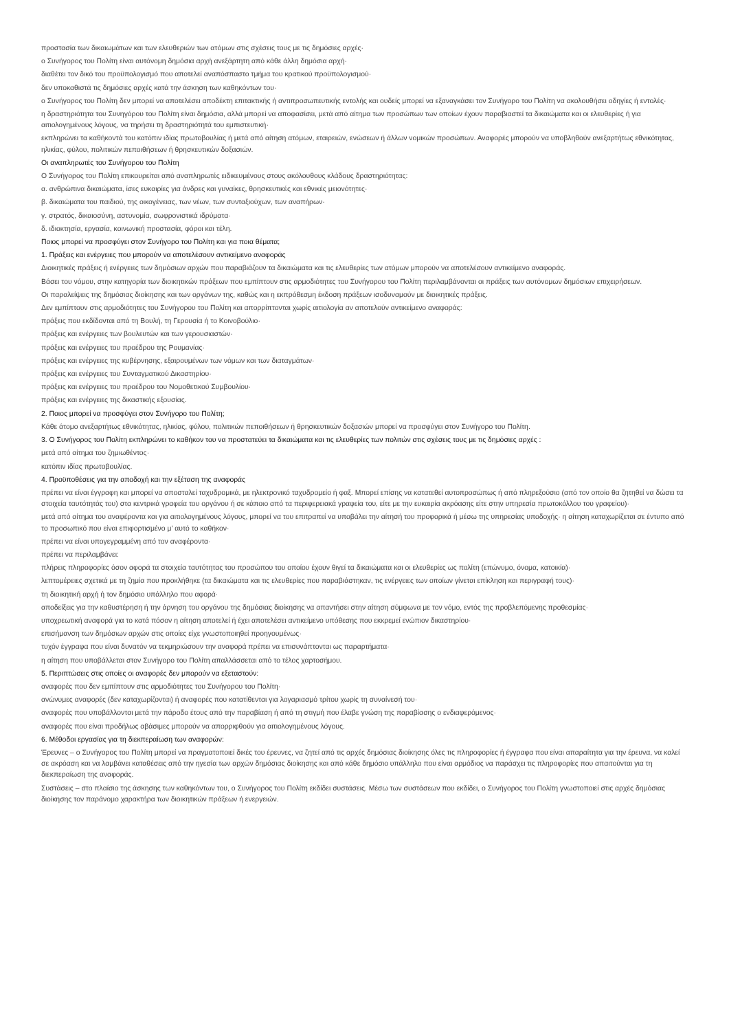προστασία των δικαιωμάτων και των ελευθεριών των ατόμων στις σχέσεις τους με τις δημόσιες αρχές·
ο Συνήγορος του Πολίτη είναι αυτόνομη δημόσια αρχή ανεξάρτητη από κάθε άλλη δημόσια αρχή·
διαθέτει τον δικό του προϋπολογισμό που αποτελεί αναπόσπαστο τμήμα του κρατικού προϋπολογισμού·
δεν υποκαθιστά τις δημόσιες αρχές κατά την άσκηση των καθηκόντων του·
ο Συνήγορος του Πολίτη δεν μπορεί να αποτελέσει αποδέκτη επιτακτικής ή αντιπροσωπευτικής εντολής και ουδείς μπορεί να εξαναγκάσει τον Συνήγορο του Πολίτη να ακολουθήσει οδηγίες ή εντολές·
η δραστηριότητα του Συνηγόρου του Πολίτη είναι δημόσια, αλλά μπορεί να αποφασίσει, μετά από αίτημα των προσώπων των οποίων έχουν παραβιαστεί τα δικαιώματα και οι ελευθερίες ή για αιτιολογημένους λόγους, να τηρήσει τη δραστηριότητά του εμπιστευτική·
εκπληρώνει τα καθήκοντά του κατόπιν ιδίας πρωτοβουλίας ή μετά από αίτηση ατόμων, εταιρειών, ενώσεων ή άλλων νομικών προσώπων. Αναφορές μπορούν να υποβληθούν ανεξαρτήτως εθνικότητας, ηλικίας, φύλου, πολιτικών πεποιθήσεων ή θρησκευτικών δοξασιών.
Οι αναπληρωτές του Συνήγορου του Πολίτη
Ο Συνήγορος του Πολίτη επικουρείται από αναπληρωτές ειδικευμένους στους ακόλουθους κλάδους δραστηριότητας:
α. ανθρώπινα δικαιώματα, ίσες ευκαιρίες για άνδρες και γυναίκες, θρησκευτικές και εθνικές μειονότητες·
β. δικαιώματα του παιδιού, της οικογένειας, των νέων, των συνταξιούχων, των αναπήρων·
γ. στρατός, δικαιοσύνη, αστυνομία, σωφρονιστικά ιδρύματα·
δ. ιδιοκτησία, εργασία, κοινωνική προστασία, φόροι και τέλη.
Ποιος μπορεί να προσφύγει στον Συνήγορο του Πολίτη και για ποια θέματα;
1. Πράξεις και ενέργειες που μπορούν να αποτελέσουν αντικείμενο αναφοράς
Διοικητικές πράξεις ή ενέργειες των δημόσιων αρχών που παραβιάζουν τα δικαιώματα και τις ελευθερίες των ατόμων μπορούν να αποτελέσουν αντικείμενο αναφοράς.
Βάσει του νόμου, στην κατηγορία των διοικητικών πράξεων που εμπίπτουν στις αρμοδιότητες του Συνήγορου του Πολίτη περιλαμβάνονται οι πράξεις των αυτόνομων δημόσιων επιχειρήσεων.
Οι παραλείψεις της δημόσιας διοίκησης και των οργάνων της, καθώς και η εκπρόθεσμη έκδοση πράξεων ισοδυναμούν με διοικητικές πράξεις.
Δεν εμπίπτουν στις αρμοδιότητες του Συνήγορου του Πολίτη και απορρίπτονται χωρίς αιτιολογία αν αποτελούν αντικείμενο αναφοράς:
πράξεις που εκδίδονται από τη Βουλή, τη Γερουσία ή το Κοινοβούλιο·
πράξεις και ενέργειες των βουλευτών και των γερουσιαστών·
πράξεις και ενέργειες του προέδρου της Ρουμανίας·
πράξεις και ενέργειες της κυβέρνησης, εξαιρουμένων των νόμων και των διαταγμάτων·
πράξεις και ενέργειες του Συνταγματικού Δικαστηρίου·
πράξεις και ενέργειες του προέδρου του Νομοθετικού Συμβουλίου·
πράξεις και ενέργειες της δικαστικής εξουσίας.
2. Ποιος μπορεί να προσφύγει στον Συνήγορο του Πολίτη;
Κάθε άτομο ανεξαρτήτως εθνικότητας, ηλικίας, φύλου, πολιτικών πεποιθήσεων ή θρησκευτικών δοξασιών μπορεί να προσφύγει στον Συνήγορο του Πολίτη.
3. Ο Συνήγορος του Πολίτη εκπληρώνει το καθήκον του να προστατεύει τα δικαιώματα και τις ελευθερίες των πολιτών στις σχέσεις τους με τις δημόσιες αρχές :
μετά από αίτημα του ζημιωθέντος·
κατόπιν ιδίας πρωτοβουλίας.
4. Προϋποθέσεις για την αποδοχή και την εξέταση της αναφοράς
πρέπει να είναι έγγραφη και μπορεί να αποσταλεί ταχυδρομικά, με ηλεκτρονικό ταχυδρομείο ή φαξ. Μπορεί επίσης να κατατεθεί αυτοπροσώπως ή από πληρεξούσιο (από τον οποίο θα ζητηθεί να δώσει τα στοιχεία ταυτότητάς του) στα κεντρικά γραφεία του οργάνου ή σε κάποιο από τα περιφερειακά γραφεία του, είτε με την ευκαιρία ακρόασης είτε στην υπηρεσία πρωτοκόλλου του γραφείου)·
μετά από αίτημα του αναφέροντα και για αιτιολογημένους λόγους, μπορεί να του επιτραπεί να υποβάλει την αίτησή του προφορικά ή μέσω της υπηρεσίας υποδοχής· η αίτηση καταχωρίζεται σε έντυπο από το προσωπικό που είναι επιφορτισμένο μ’ αυτό το καθήκον·
πρέπει να είναι υπογεγραμμένη από τον αναφέροντα·
πρέπει να περιλαμβάνει:
πλήρεις πληροφορίες όσον αφορά τα στοιχεία ταυτότητας του προσώπου του οποίου έχουν θιγεί τα δικαιώματα και οι ελευθερίες ως πολίτη (επώνυμο, όνομα, κατοικία)·
λεπτομέρειες σχετικά με τη ζημία που προκλήθηκε (τα δικαιώματα και τις ελευθερίες που παραβιάστηκαν, τις ενέργειες των οποίων γίνεται επίκληση και περιγραφή τους)·
τη διοικητική αρχή ή τον δημόσιο υπάλληλο που αφορά·
αποδείξεις για την καθυστέρηση ή την άρνηση του οργάνου της δημόσιας διοίκησης να απαντήσει στην αίτηση σύμφωνα με τον νόμο, εντός της προβλεπόμενης προθεσμίας·
υποχρεωτική αναφορά για το κατά πόσον η αίτηση αποτελεί ή έχει αποτελέσει αντικείμενο υπόθεσης που εκκρεμεί ενώπιον δικαστηρίου·
επισήμανση των δημόσιων αρχών στις οποίες είχε γνωστοποιηθεί προηγουμένως·
τυχόν έγγραφα που είναι δυνατόν να τεκμηριώσουν την αναφορά πρέπει να επισυνάπτονται ως παραρτήματα·
η αίτηση που υποβάλλεται στον Συνήγορο του Πολίτη απαλλάσσεται από το τέλος χαρτοσήμου.
5. Περιπτώσεις στις οποίες οι αναφορές δεν μπορούν να εξεταστούν:
αναφορές που δεν εμπίπτουν στις αρμοδιότητες του Συνήγορου του Πολίτη·
ανώνυμες αναφορές (δεν καταχωρίζονται) ή αναφορές που κατατίθενται για λογαριασμό τρίτου χωρίς τη συναίνεσή του·
αναφορές που υποβάλλονται μετά την πάροδο έτους από την παραβίαση ή από τη στιγμή που έλαβε γνώση της παραβίασης ο ενδιαφερόμενος·
αναφορές που είναι προδήλως αβάσιμες μπορούν να απορριφθούν για αιτιολογημένους λόγους.
6. Μέθοδοι εργασίας για τη διεκπεραίωση των αναφορών:
Έρευνες – ο Συνήγορος του Πολίτη μπορεί να πραγματοποιεί δικές του έρευνες, να ζητεί από τις αρχές δημόσιας διοίκησης όλες τις πληροφορίες ή έγγραφα που είναι απαραίτητα για την έρευνα, να καλεί σε ακρόαση και να λαμβάνει καταθέσεις από την ηγεσία των αρχών δημόσιας διοίκησης και από κάθε δημόσιο υπάλληλο που είναι αρμόδιος να παράσχει τις πληροφορίες που απαιτούνται για τη διεκπεραίωση της αναφοράς.
Συστάσεις – στο πλαίσιο της άσκησης των καθηκόντων του, ο Συνήγορος του Πολίτη εκδίδει συστάσεις. Μέσω των συστάσεων που εκδίδει, ο Συνήγορος του Πολίτη γνωστοποιεί στις αρχές δημόσιας διοίκησης τον παράνομο χαρακτήρα των διοικητικών πράξεων ή ενεργειών.